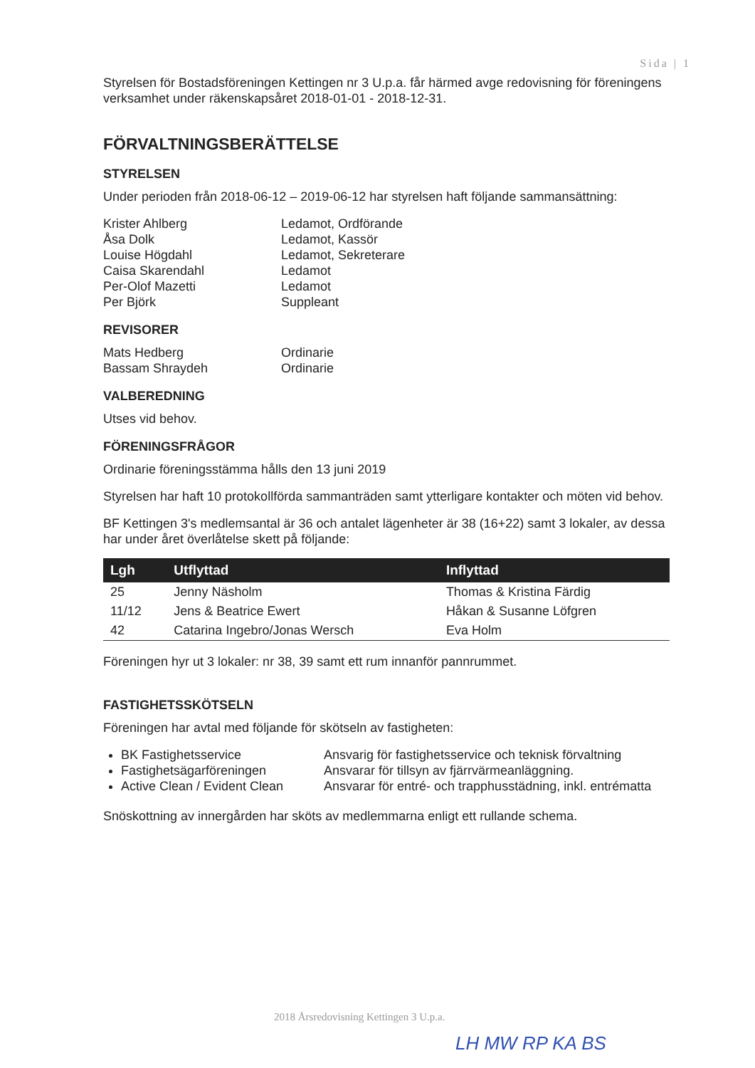Sida | 1
Styrelsen för Bostadsföreningen Kettingen nr 3 U.p.a. får härmed avge redovisning för föreningens verksamhet under räkenskapsåret 2018-01-01 - 2018-12-31.
FÖRVALTNINGSBERÄTTELSE
STYRELSEN
Under perioden från 2018-06-12 – 2019-06-12 har styrelsen haft följande sammansättning:
Krister Ahlberg
Åsa Dolk
Louise Högdahl
Caisa Skarendahl
Per-Olof Mazetti
Per Björk
Ledamot, Ordförande
Ledamot, Kassör
Ledamot, Sekreterare
Ledamot
Ledamot
Suppleant
REVISORER
Mats Hedberg
Bassam Shraydeh
Ordinarie
Ordinarie
VALBEREDNING
Utses vid behov.
FÖRENINGSFRÅGOR
Ordinarie föreningsstämma hålls den 13 juni 2019
Styrelsen har haft 10 protokollförda sammanträden samt ytterligare kontakter och möten vid behov.
BF Kettingen 3's medlemsantal är 36 och antalet lägenheter är 38 (16+22) samt 3 lokaler, av dessa har under året överlåtelse skett på följande:
| Lgh | Utflyttad | Inflyttad |
| --- | --- | --- |
| 25 | Jenny Näsholm | Thomas & Kristina Färdig |
| 11/12 | Jens & Beatrice Ewert | Håkan & Susanne Löfgren |
| 42 | Catarina Ingebro/Jonas Wersch | Eva Holm |
Föreningen hyr ut 3 lokaler: nr 38, 39 samt ett rum innanför pannrummet.
FASTIGHETSSKÖTSELN
Föreningen har avtal med följande för skötseln av fastigheten:
BK Fastighetsservice
Fastighetsägarföreningen
Active Clean / Evident Clean
Ansvarig för fastighetsservice och teknisk förvaltning
Ansvarar för tillsyn av fjärrvärmeanläggning.
Ansvarar för entré- och trapphusstädning, inkl. entrématta
Snöskottning av innergården har sköts av medlemmarna enligt ett rullande schema.
2018 Årsredovisning Kettingen 3 U.p.a.
LH MW RP KA BS